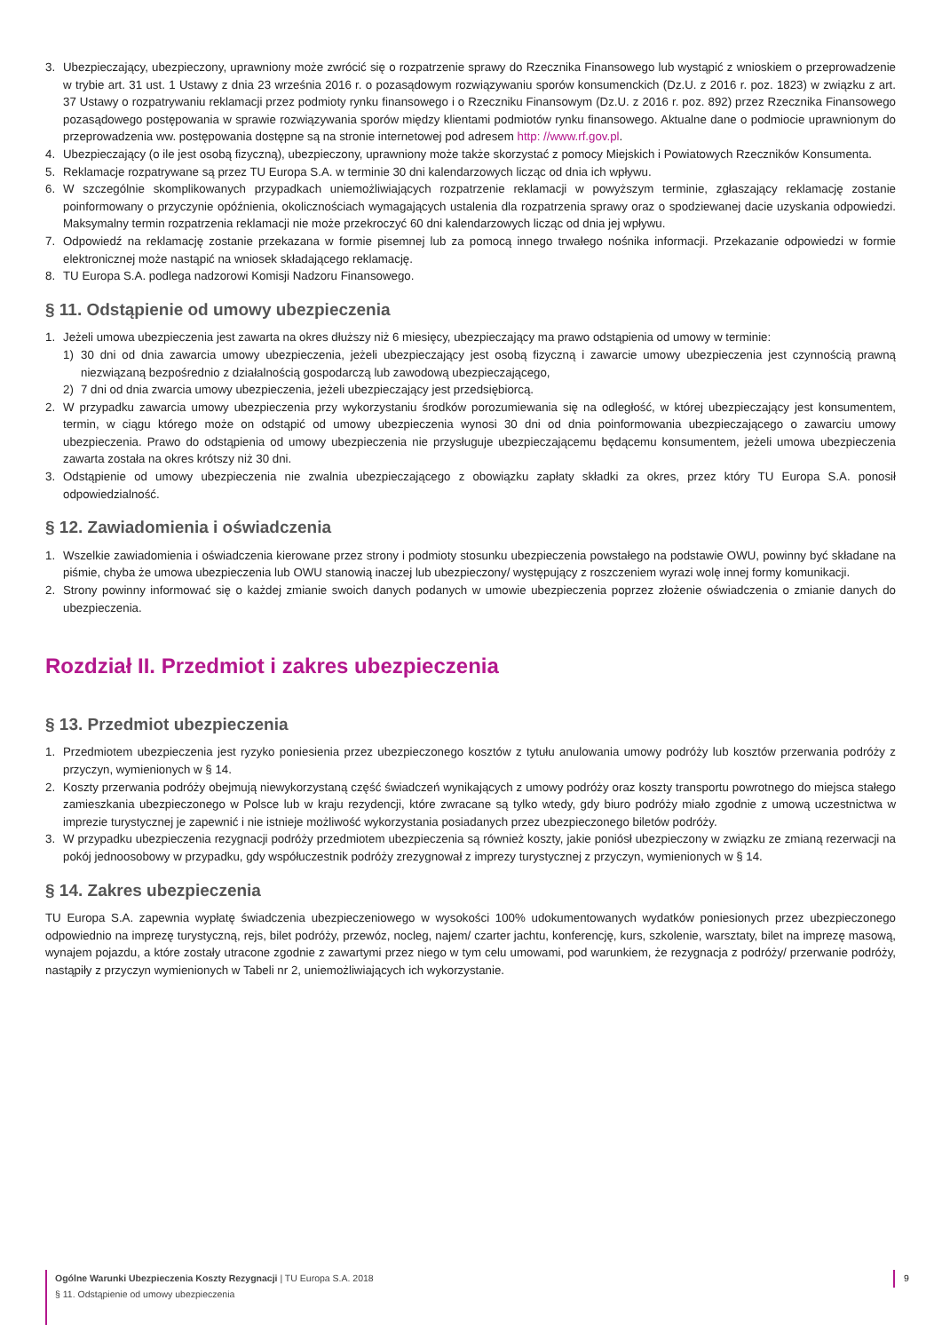3. Ubezpieczający, ubezpieczony, uprawniony może zwrócić się o rozpatrzenie sprawy do Rzecznika Finansowego lub wystąpić z wnioskiem o przeprowadzenie w trybie art. 31 ust. 1 Ustawy z dnia 23 września 2016 r. o pozasądowym rozwiązywaniu sporów konsumenckich (Dz.U. z 2016 r. poz. 1823) w związku z art. 37 Ustawy o rozpatrywaniu reklamacji przez podmioty rynku finansowego i o Rzeczniku Finansowym (Dz.U. z 2016 r. poz. 892) przez Rzecznika Finansowego pozasądowego postępowania w sprawie rozwiązywania sporów między klientami podmiotów rynku finansowego. Aktualne dane o podmiocie uprawnionym do przeprowadzenia ww. postępowania dostępne są na stronie internetowej pod adresem http: //www.rf.gov.pl.
4. Ubezpieczający (o ile jest osobą fizyczną), ubezpieczony, uprawniony może także skorzystać z pomocy Miejskich i Powiatowych Rzeczników Konsumenta.
5. Reklamacje rozpatrywane są przez TU Europa S.A. w terminie 30 dni kalendarzowych licząc od dnia ich wpływu.
6. W szczególnie skomplikowanych przypadkach uniemożliwiających rozpatrzenie reklamacji w powyższym terminie, zgłaszający reklamację zostanie poinformowany o przyczynie opóźnienia, okolicznościach wymagających ustalenia dla rozpatrzenia sprawy oraz o spodziewanej dacie uzyskania odpowiedzi. Maksymalny termin rozpatrzenia reklamacji nie może przekroczyć 60 dni kalendarzowych licząc od dnia jej wpływu.
7. Odpowiedź na reklamację zostanie przekazana w formie pisemnej lub za pomocą innego trwałego nośnika informacji. Przekazanie odpowiedzi w formie elektronicznej może nastąpić na wniosek składającego reklamację.
8. TU Europa S.A. podlega nadzorowi Komisji Nadzoru Finansowego.
§ 11. Odstąpienie od umowy ubezpieczenia
1. Jeżeli umowa ubezpieczenia jest zawarta na okres dłuższy niż 6 miesięcy, ubezpieczający ma prawo odstąpienia od umowy w terminie:
1) 30 dni od dnia zawarcia umowy ubezpieczenia, jeżeli ubezpieczający jest osobą fizyczną i zawarcie umowy ubezpieczenia jest czynnością prawną niezwiązaną bezpośrednio z działalnością gospodarczą lub zawodową ubezpieczającego,
2) 7 dni od dnia zwarcia umowy ubezpieczenia, jeżeli ubezpieczający jest przedsiębiorcą.
2. W przypadku zawarcia umowy ubezpieczenia przy wykorzystaniu środków porozumiewania się na odległość, w której ubezpieczający jest konsumentem, termin, w ciągu którego może on odstąpić od umowy ubezpieczenia wynosi 30 dni od dnia poinformowania ubezpieczającego o zawarciu umowy ubezpieczenia. Prawo do odstąpienia od umowy ubezpieczenia nie przysługuje ubezpieczającemu będącemu konsumentem, jeżeli umowa ubezpieczenia zawarta została na okres krótszy niż 30 dni.
3. Odstąpienie od umowy ubezpieczenia nie zwalnia ubezpieczającego z obowiązku zapłaty składki za okres, przez który TU Europa S.A. ponosił odpowiedzialność.
§ 12. Zawiadomienia i oświadczenia
1. Wszelkie zawiadomienia i oświadczenia kierowane przez strony i podmioty stosunku ubezpieczenia powstałego na podstawie OWU, powinny być składane na piśmie, chyba że umowa ubezpieczenia lub OWU stanowią inaczej lub ubezpieczony/ występujący z roszczeniem wyrazi wolę innej formy komunikacji.
2. Strony powinny informować się o każdej zmianie swoich danych podanych w umowie ubezpieczenia poprzez złożenie oświadczenia o zmianie danych do ubezpieczenia.
Rozdział II. Przedmiot i zakres ubezpieczenia
§ 13. Przedmiot ubezpieczenia
1. Przedmiotem ubezpieczenia jest ryzyko poniesienia przez ubezpieczonego kosztów z tytułu anulowania umowy podróży lub kosztów przerwania podróży z przyczyn, wymienionych w § 14.
2. Koszty przerwania podróży obejmują niewykorzystaną część świadczeń wynikających z umowy podróży oraz koszty transportu powrotnego do miejsca stałego zamieszkania ubezpieczonego w Polsce lub w kraju rezydencji, które zwracane są tylko wtedy, gdy biuro podróży miało zgodnie z umową uczestnictwa w imprezie turystycznej je zapewnić i nie istnieje możliwość wykorzystania posiadanych przez ubezpieczonego biletów podróży.
3. W przypadku ubezpieczenia rezygnacji podróży przedmiotem ubezpieczenia są również koszty, jakie poniósł ubezpieczony w związku ze zmianą rezerwacji na pokój jednoosobowy w przypadku, gdy współuczestnik podróży zrezygnował z imprezy turystycznej z przyczyn, wymienionych w § 14.
§ 14. Zakres ubezpieczenia
TU Europa S.A. zapewnia wypłatę świadczenia ubezpieczeniowego w wysokości 100% udokumentowanych wydatków poniesionych przez ubezpieczonego odpowiednio na imprezę turystyczną, rejs, bilet podróży, przewóz, nocleg, najem/ czarter jachtu, konferencję, kurs, szkolenie, warsztaty, bilet na imprezę masową, wynajem pojazdu, a które zostały utracone zgodnie z zawartymi przez niego w tym celu umowami, pod warunkiem, że rezygnacja z podróży/ przerwanie podróży, nastąpiły z przyczyn wymienionych w Tabeli nr 2, uniemożliwiających ich wykorzystanie.
Ogólne Warunki Ubezpieczenia Koszty Rezygnacji | TU Europa S.A. 2018
§ 11. Odstąpienie od umowy ubezpieczenia
9